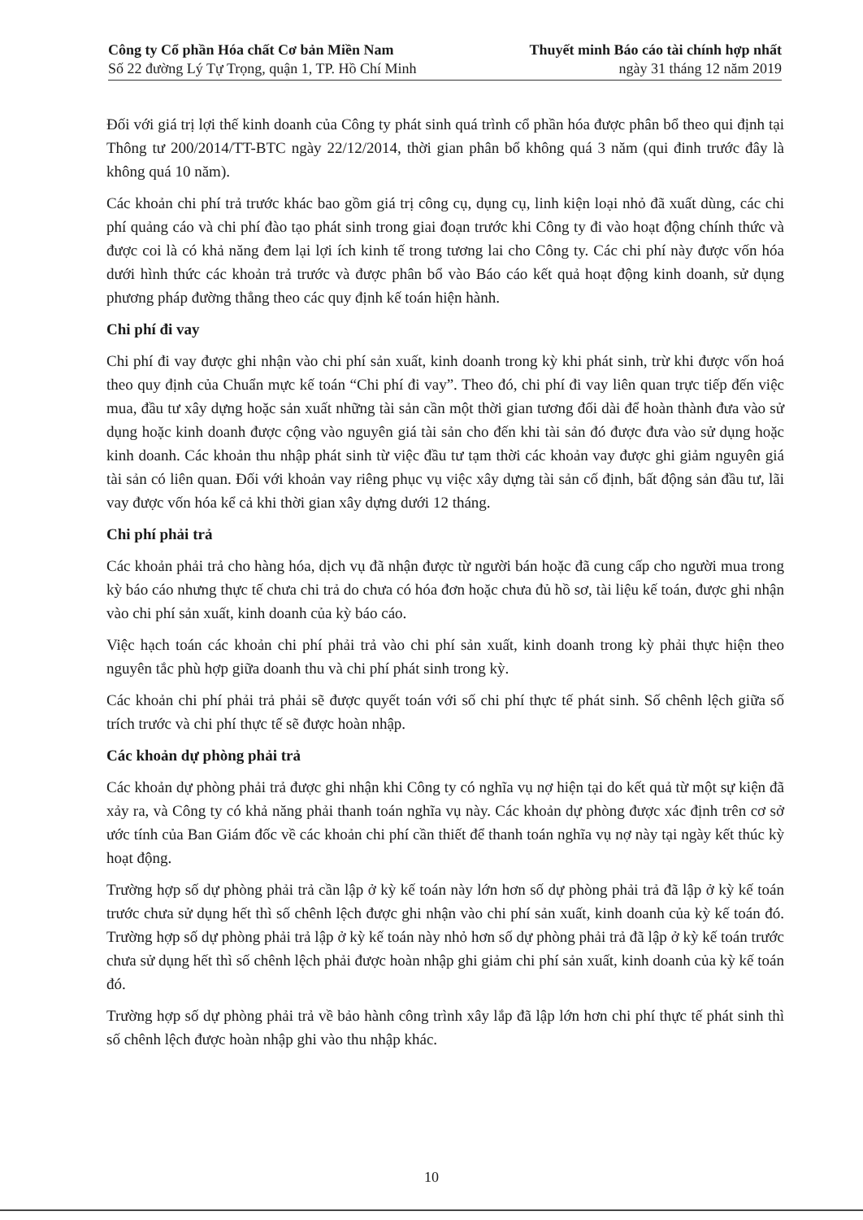Công ty Cổ phần Hóa chất Cơ bản Miền Nam Thuyết minh Báo cáo tài chính hợp nhất
Số 22 đường Lý Tự Trọng, quận 1, TP. Hồ Chí Minh ngày 31 tháng 12 năm 2019
Đối với giá trị lợi thế kinh doanh của Công ty phát sinh quá trình cổ phần hóa được phân bổ theo qui định tại Thông tư 200/2014/TT-BTC ngày 22/12/2014, thời gian phân bổ không quá 3 năm (qui đinh trước đây là không quá 10 năm).
Các khoản chi phí trả trước khác bao gồm giá trị công cụ, dụng cụ, linh kiện loại nhỏ đã xuất dùng, các chi phí quảng cáo và chi phí đào tạo phát sinh trong giai đoạn trước khi Công ty đi vào hoạt động chính thức và được coi là có khả năng đem lại lợi ích kinh tế trong tương lai cho Công ty. Các chi phí này được vốn hóa dưới hình thức các khoản trả trước và được phân bổ vào Báo cáo kết quả hoạt động kinh doanh, sử dụng phương pháp đường thẳng theo các quy định kế toán hiện hành.
Chi phí đi vay
Chi phí đi vay được ghi nhận vào chi phí sản xuất, kinh doanh trong kỳ khi phát sinh, trừ khi được vốn hoá theo quy định của Chuẩn mực kế toán “Chi phí đi vay”. Theo đó, chi phí đi vay liên quan trực tiếp đến việc mua, đầu tư xây dựng hoặc sản xuất những tài sản cần một thời gian tương đối dài để hoàn thành đưa vào sử dụng hoặc kinh doanh được cộng vào nguyên giá tài sản cho đến khi tài sản đó được đưa vào sử dụng hoặc kinh doanh. Các khoản thu nhập phát sinh từ việc đầu tư tạm thời các khoản vay được ghi giảm nguyên giá tài sản có liên quan. Đối với khoản vay riêng phục vụ việc xây dựng tài sản cố định, bất động sản đầu tư, lãi vay được vốn hóa kể cả khi thời gian xây dựng dưới 12 tháng.
Chi phí phải trả
Các khoản phải trả cho hàng hóa, dịch vụ đã nhận được từ người bán hoặc đã cung cấp cho người mua trong kỳ báo cáo nhưng thực tế chưa chi trả do chưa có hóa đơn hoặc chưa đủ hồ sơ, tài liệu kế toán, được ghi nhận vào chi phí sản xuất, kinh doanh của kỳ báo cáo.
Việc hạch toán các khoản chi phí phải trả vào chi phí sản xuất, kinh doanh trong kỳ phải thực hiện theo nguyên tắc phù hợp giữa doanh thu và chi phí phát sinh trong kỳ.
Các khoản chi phí phải trả phải sẽ được quyết toán với số chi phí thực tế phát sinh. Số chênh lệch giữa số trích trước và chi phí thực tế sẽ được hoàn nhập.
Các khoản dự phòng phải trả
Các khoản dự phòng phải trả được ghi nhận khi Công ty có nghĩa vụ nợ hiện tại do kết quả từ một sự kiện đã xảy ra, và Công ty có khả năng phải thanh toán nghĩa vụ này. Các khoản dự phòng được xác định trên cơ sở ước tính của Ban Giám đốc về các khoản chi phí cần thiết để thanh toán nghĩa vụ nợ này tại ngày kết thúc kỳ hoạt động.
Trường hợp số dự phòng phải trả cần lập ở kỳ kế toán này lớn hơn số dự phòng phải trả đã lập ở kỳ kế toán trước chưa sử dụng hết thì số chênh lệch được ghi nhận vào chi phí sản xuất, kinh doanh của kỳ kế toán đó. Trường hợp số dự phòng phải trả lập ở kỳ kế toán này nhỏ hơn số dự phòng phải trả đã lập ở kỳ kế toán trước chưa sử dụng hết thì số chênh lệch phải được hoàn nhập ghi giảm chi phí sản xuất, kinh doanh của kỳ kế toán đó.
Trường hợp số dự phòng phải trả về bảo hành công trình xây lắp đã lập lớn hơn chi phí thực tế phát sinh thì số chênh lệch được hoàn nhập ghi vào thu nhập khác.
10